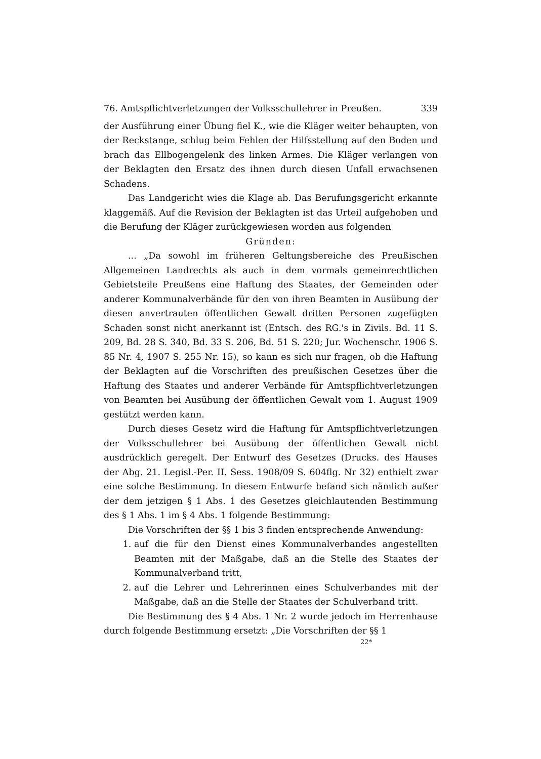76. Amtspflichtverletzungen der Volksschullehrer in Preußen. 339
der Ausführung einer Übung fiel K., wie die Kläger weiter behaupten, von der Reckstange, schlug beim Fehlen der Hilfsstellung auf den Boden und brach das Ellbogengelenk des linken Armes. Die Kläger verlangen von der Beklagten den Ersatz des ihnen durch diesen Unfall erwachsenen Schadens.
Das Landgericht wies die Klage ab. Das Berufungsgericht erkannte klaggemäß. Auf die Revision der Beklagten ist das Urteil aufgehoben und die Berufung der Kläger zurückgewiesen worden aus folgenden
Gründen:
... „Da sowohl im früheren Geltungsbereiche des Preußischen Allgemeinen Landrechts als auch in dem vormals gemeinrechtlichen Gebietsteile Preußens eine Haftung des Staates, der Gemeinden oder anderer Kommunalverbände für den von ihren Beamten in Ausübung der diesen anvertrauten öffentlichen Gewalt dritten Personen zugefügten Schaden sonst nicht anerkannt ist (Entsch. des RG.'s in Zivils. Bd. 11 S. 209, Bd. 28 S. 340, Bd. 33 S. 206, Bd. 51 S. 220; Jur. Wochenschr. 1906 S. 85 Nr. 4, 1907 S. 255 Nr. 15), so kann es sich nur fragen, ob die Haftung der Beklagten auf die Vorschriften des preußischen Gesetzes über die Haftung des Staates und anderer Verbände für Amtspflichtverletzungen von Beamten bei Ausübung der öffentlichen Gewalt vom 1. August 1909 gestützt werden kann.
Durch dieses Gesetz wird die Haftung für Amtspflichtverletzungen der Volksschullehrer bei Ausübung der öffentlichen Gewalt nicht ausdrücklich geregelt. Der Entwurf des Gesetzes (Drucks. des Hauses der Abg. 21. Legisl.-Per. II. Sess. 1908/09 S. 604flg. Nr 32) enthielt zwar eine solche Bestimmung. In diesem Entwurfe befand sich nämlich außer der dem jetzigen § 1 Abs. 1 des Gesetzes gleichlautenden Bestimmung des § 1 Abs. 1 im § 4 Abs. 1 folgende Bestimmung:
Die Vorschriften der §§ 1 bis 3 finden entsprechende Anwendung:
1. auf die für den Dienst eines Kommunalverbandes angestellten Beamten mit der Maßgabe, daß an die Stelle des Staates der Kommunalverband tritt,
2. auf die Lehrer und Lehrerinnen eines Schulverbandes mit der Maßgabe, daß an die Stelle der Staates der Schulverband tritt.
Die Bestimmung des § 4 Abs. 1 Nr. 2 wurde jedoch im Herrenhause durch folgende Bestimmung ersetzt: „Die Vorschriften der §§ 1
22*